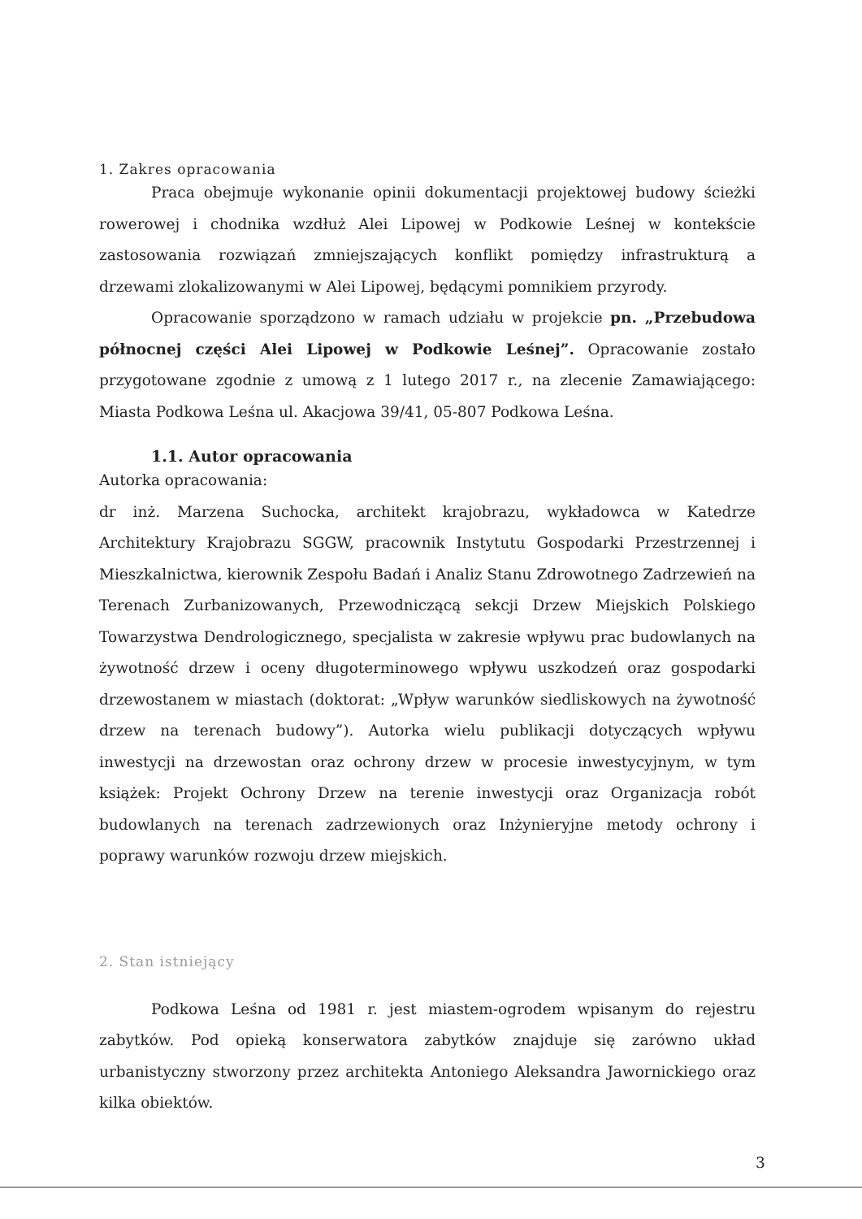1. Zakres opracowania
Praca obejmuje wykonanie opinii dokumentacji projektowej budowy ścieżki rowerowej i chodnika wzdłuż Alei Lipowej w Podkowie Leśnej w kontekście zastosowania rozwiązań zmniejszających konflikt pomiędzy infrastrukturą a drzewami zlokalizowanymi w Alei Lipowej, będącymi pomnikiem przyrody.
Opracowanie sporządzono w ramach udziału w projekcie pn. „Przebudowa północnej części Alei Lipowej w Podkowie Leśnej”. Opracowanie zostało przygotowane zgodnie z umową z 1 lutego 2017 r., na zlecenie Zamawiającego: Miasta Podkowa Leśna ul. Akacjowa 39/41, 05-807 Podkowa Leśna.
1.1. Autor opracowania
Autorka opracowania:
dr inż. Marzena Suchocka, architekt krajobrazu, wykładowca w Katedrze Architektury Krajobrazu SGGW, pracownik Instytutu Gospodarki Przestrzennej i Mieszkalnictwa, kierownik Zespołu Badań i Analiz Stanu Zdrowotnego Zadrzewień na Terenach Zurbanizowanych, Przewodniczącą sekcji Drzew Miejskich Polskiego Towarzystwa Dendrologicznego, specjalista w zakresie wpływu prac budowlanych na żywotność drzew i oceny długoterminowego wpływu uszkodzeń oraz gospodarki drzewostanem w miastach (doktorat: „Wpływ warunków siedliskowych na żywotność drzew na terenach budowy”). Autorka wielu publikacji dotyczących wpływu inwestycji na drzewostan oraz ochrony drzew w procesie inwestycyjnym, w tym książek: Projekt Ochrony Drzew na terenie inwestycji oraz Organizacja robót budowlanych na terenach zadrzewionych oraz Inżynieryjne metody ochrony i poprawy warunków rozwoju drzew miejskich.
2. Stan istniejący
Podkowa Leśna od 1981 r. jest miastem-ogrodem wpisanym do rejestru zabytków. Pod opieką konserwatora zabytków znajduje się zarówno układ urbanistyczny stworzony przez architekta Antoniego Aleksandra Jawornickiego oraz kilka obiektów.
3